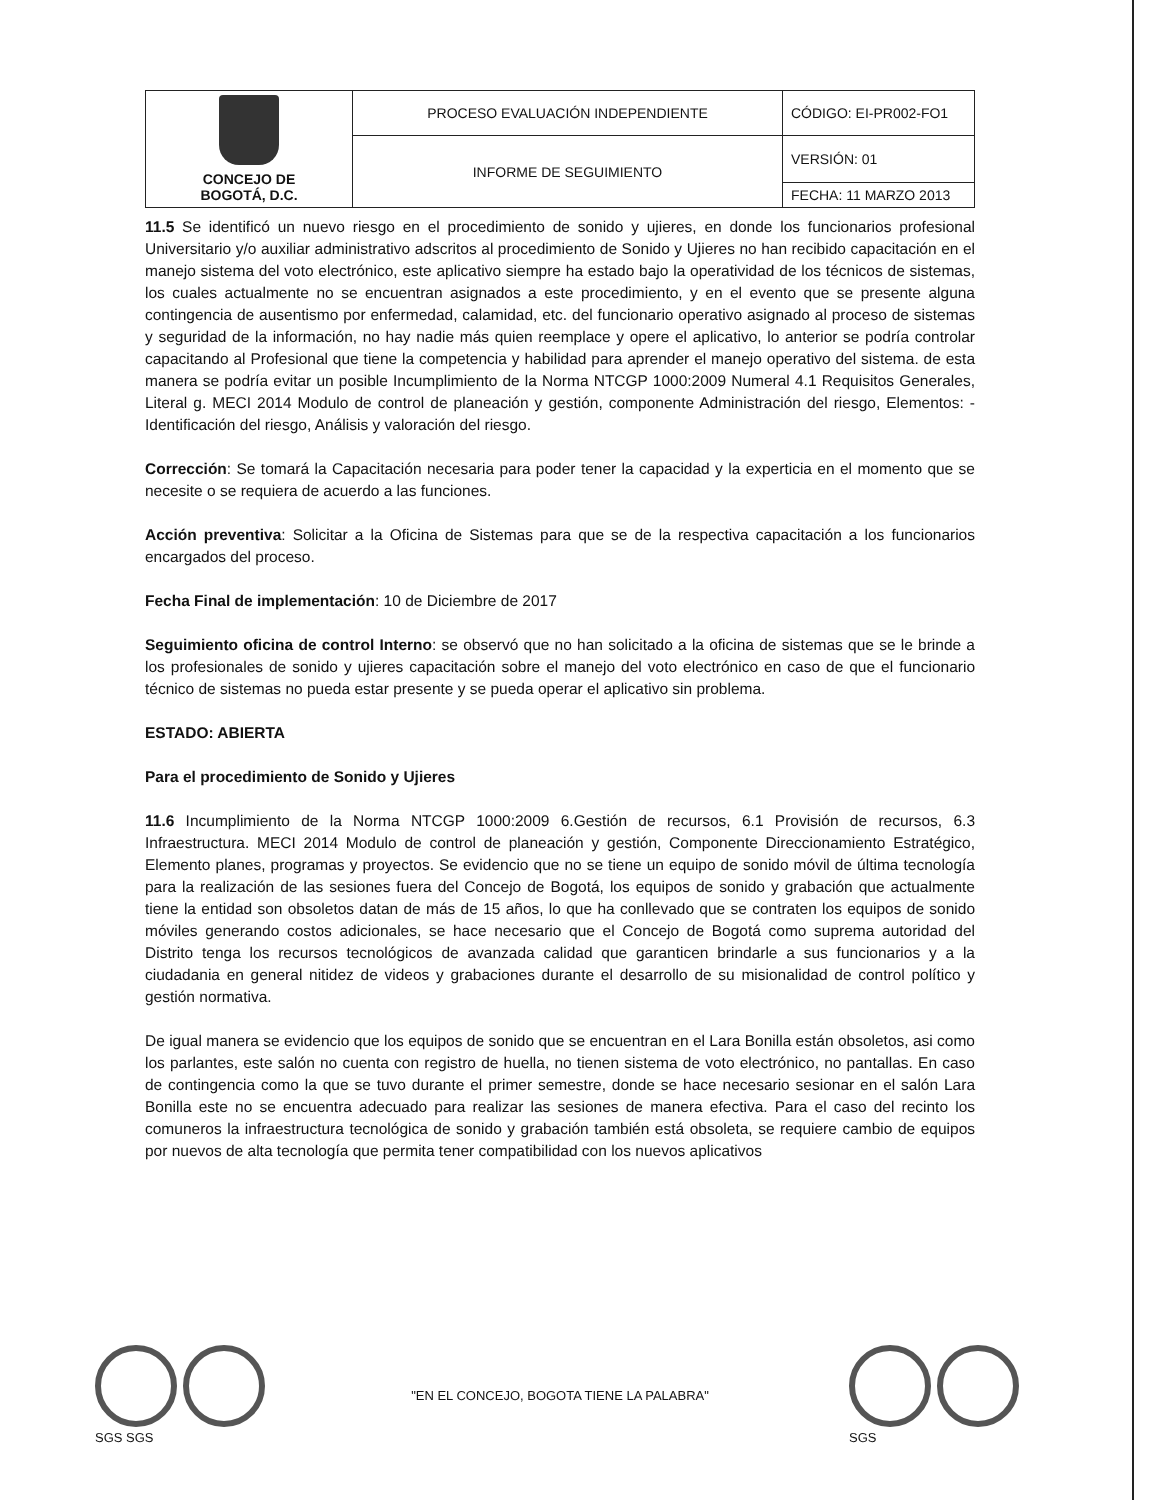| CONCEJO DE BOGOTÁ, D.C. | PROCESO EVALUACIÓN INDEPENDIENTE | CÓDIGO: EI-PR002-FO1 |
| | INFORME DE SEGUIMIENTO | VERSIÓN: 01 |
| | | FECHA: 11 MARZO 2013 |
11.5 Se identificó un nuevo riesgo en el procedimiento de sonido y ujieres, en donde los funcionarios profesional Universitario y/o auxiliar administrativo adscritos al procedimiento de Sonido y Ujieres no han recibido capacitación en el manejo sistema del voto electrónico, este aplicativo siempre ha estado bajo la operatividad de los técnicos de sistemas, los cuales actualmente no se encuentran asignados a este procedimiento, y en el evento que se presente alguna contingencia de ausentismo por enfermedad, calamidad, etc. del funcionario operativo asignado al proceso de sistemas y seguridad de la información, no hay nadie más quien reemplace y opere el aplicativo, lo anterior se podría controlar capacitando al Profesional que tiene la competencia y habilidad para aprender el manejo operativo del sistema. de esta manera se podría evitar un posible Incumplimiento de la Norma NTCGP 1000:2009 Numeral 4.1 Requisitos Generales, Literal g. MECI 2014 Modulo de control de planeación y gestión, componente Administración del riesgo, Elementos: -Identificación del riesgo, Análisis y valoración del riesgo.
Corrección: Se tomará la Capacitación necesaria para poder tener la capacidad y la experticia en el momento que se necesite o se requiera de acuerdo a las funciones.
Acción preventiva: Solicitar a la Oficina de Sistemas para que se de la respectiva capacitación a los funcionarios encargados del proceso.
Fecha Final de implementación: 10 de Diciembre de 2017
Seguimiento oficina de control Interno: se observó que no han solicitado a la oficina de sistemas que se le brinde a los profesionales de sonido y ujieres capacitación sobre el manejo del voto electrónico en caso de que el funcionario técnico de sistemas no pueda estar presente y se pueda operar el aplicativo sin problema.
ESTADO: ABIERTA
Para el procedimiento de Sonido y Ujieres
11.6 Incumplimiento de la Norma NTCGP 1000:2009 6.Gestión de recursos, 6.1 Provisión de recursos, 6.3 Infraestructura. MECI 2014 Modulo de control de planeación y gestión, Componente Direccionamiento Estratégico, Elemento planes, programas y proyectos. Se evidencio que no se tiene un equipo de sonido móvil de última tecnología para la realización de las sesiones fuera del Concejo de Bogotá, los equipos de sonido y grabación que actualmente tiene la entidad son obsoletos datan de más de 15 años, lo que ha conllevado que se contraten los equipos de sonido móviles generando costos adicionales, se hace necesario que el Concejo de Bogotá como suprema autoridad del Distrito tenga los recursos tecnológicos de avanzada calidad que garanticen brindarle a sus funcionarios y a la ciudadania en general nitidez de videos y grabaciones durante el desarrollo de su misionalidad de control político y gestión normativa.
De igual manera se evidencio que los equipos de sonido que se encuentran en el Lara Bonilla están obsoletos, asi como los parlantes, este salón no cuenta con registro de huella, no tienen sistema de voto electrónico, no pantallas. En caso de contingencia como la que se tuvo durante el primer semestre, donde se hace necesario sesionar en el salón Lara Bonilla este no se encuentra adecuado para realizar las sesiones de manera efectiva. Para el caso del recinto los comuneros la infraestructura tecnológica de sonido y grabación también está obsoleta, se requiere cambio de equipos por nuevos de alta tecnología que permita tener compatibilidad con los nuevos aplicativos
SGS SGS
"EN EL CONCEJO, BOGOTA TIENE LA PALABRA"
SGS